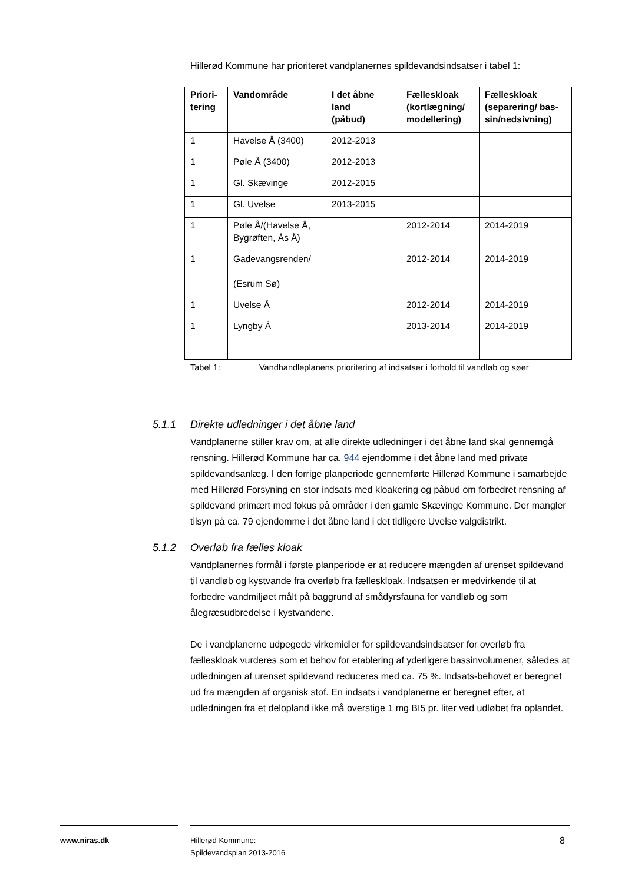Hillerød Kommune har prioriteret vandplanernes spildevandsindsatser i tabel 1:
| Priori- tering | Vandområde | I det åbne land (påbud) | Fælleskloak (kortlægning/ modellering) | Fælleskloak (separering/ bas- sin/nedsivning) |
| --- | --- | --- | --- | --- |
| 1 | Havelse Å (3400) | 2012-2013 | | |
| 1 | Pøle Å (3400) | 2012-2013 | | |
| 1 | Gl. Skævinge | 2012-2015 | | |
| 1 | Gl. Uvelse | 2013-2015 | | |
| 1 | Pøle Å/(Havelse Å, Bygrøften, Ås Å) | | 2012-2014 | 2014-2019 |
| 1 | Gadevangsrenden/ (Esrum Sø) | | 2012-2014 | 2014-2019 |
| 1 | Uvelse Å | | 2012-2014 | 2014-2019 |
| 1 | Lyngby Å | | 2013-2014 | 2014-2019 |
Tabel 1: Vandhandleplanens prioritering af indsatser i forhold til vandløb og søer
5.1.1 Direkte udledninger i det åbne land
Vandplanerne stiller krav om, at alle direkte udledninger i det åbne land skal gennemgå rensning. Hillerød Kommune har ca. 944 ejendomme i det åbne land med private spildevandsanlæg. I den forrige planperiode gennemførte Hillerød Kommune i samarbejde med Hillerød Forsyning en stor indsats med kloakering og påbud om forbedret rensning af spildevand primært med fokus på områder i den gamle Skævinge Kommune. Der mangler tilsyn på ca. 79 ejendomme i det åbne land i det tidligere Uvelse valgdistrikt.
5.1.2 Overløb fra fælles kloak
Vandplanernes formål i første planperiode er at reducere mængden af urenset spildevand til vandløb og kystvande fra overløb fra fælleskloak. Indsatsen er medvirkende til at forbedre vandmiljøet målt på baggrund af smådyrsfauna for vandløb og som ålegræsudbredelse i kystvandene.
De i vandplanerne udpegede virkemidler for spildevandsindsatser for overløb fra fælleskloak vurderes som et behov for etablering af yderligere bassinvolumener, således at udledningen af urenset spildevand reduceres med ca. 75 %. Indsats-behovet er beregnet ud fra mængden af organisk stof. En indsats i vandplanerne er beregnet efter, at udledningen fra et delopland ikke må overstige 1 mg BI5 pr. liter ved udløbet fra oplandet.
www.niras.dk
Hillerød Kommune:
Spildevandsplan 2013-2016
8